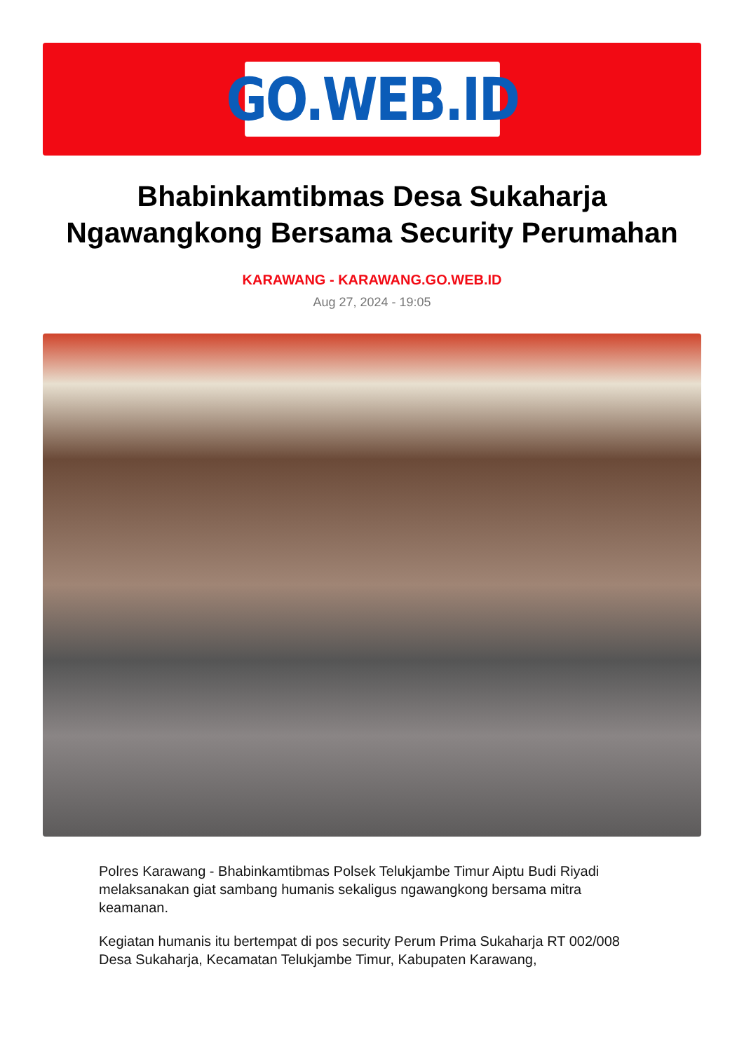GO.WEB.ID
Bhabinkamtibmas Desa Sukaharja Ngawangkong Bersama Security Perumahan
KARAWANG - KARAWANG.GO.WEB.ID
Aug 27, 2024 - 19:05
Polres Karawang - Bhabinkamtibmas Polsek Telukjambe Timur Aiptu Budi Riyadi melaksanakan giat sambang humanis sekaligus ngawangkong bersama mitra keamanan.
Kegiatan humanis itu bertempat di pos security Perum Prima Sukaharja RT 002/008 Desa Sukaharja, Kecamatan Telukjambe Timur, Kabupaten Karawang,